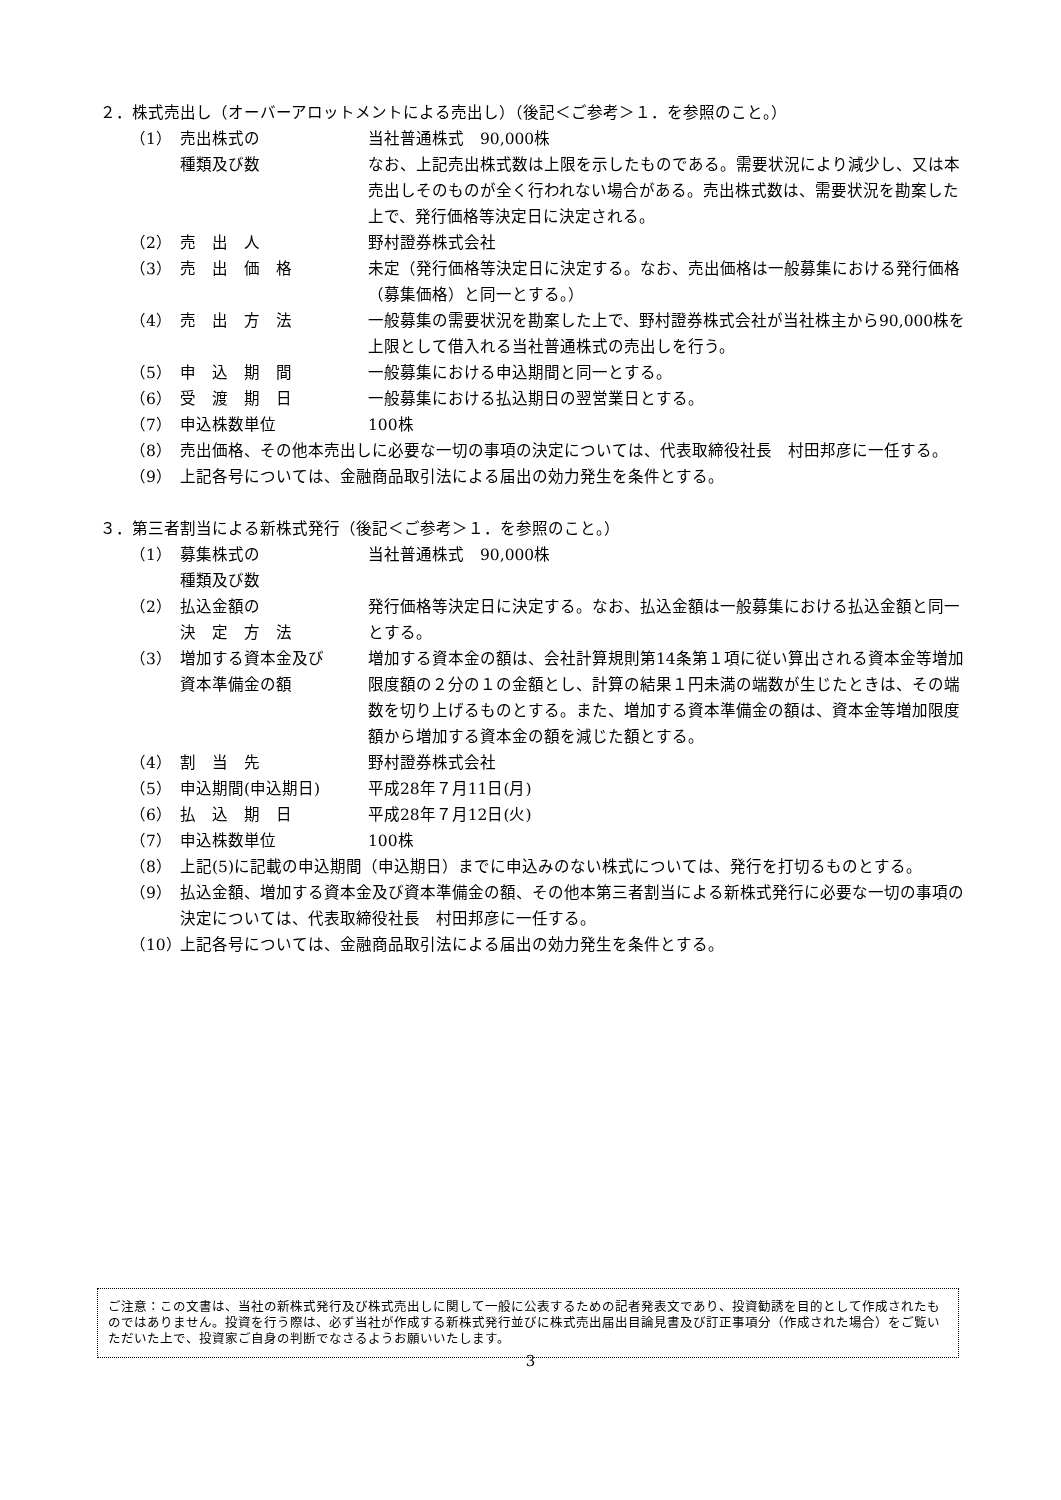２．株式売出し（オーバーアロットメントによる売出し）（後記＜ご参考＞１．を参照のこと。）
（1） 売出株式の
種類及び数
当社普通株式　90,000株
なお、上記売出株式数は上限を示したものである。需要状況により減少し、又は本売出しそのものが全く行われない場合がある。売出株式数は、需要状況を勘案した上で、発行価格等決定日に決定される。
（2） 売　出　人 野村證券株式会社
（3） 売　出　価　格 未定（発行価格等決定日に決定する。なお、売出価格は一般募集における発行価格（募集価格）と同一とする。）
（4） 売　出　方　法 一般募集の需要状況を勘案した上で、野村證券株式会社が当社株主から90,000株を上限として借入れる当社普通株式の売出しを行う。
（5） 申　込　期　間 一般募集における申込期間と同一とする。
（6） 受　渡　期　日 一般募集における払込期日の翌営業日とする。
（7） 申込株数単位 100株
（8） 売出価格、その他本売出しに必要な一切の事項の決定については、代表取締役社長　村田邦彦に一任する。
（9） 上記各号については、金融商品取引法による届出の効力発生を条件とする。
３．第三者割当による新株式発行（後記＜ご参考＞１．を参照のこと。）
（1） 募集株式の
種類及び数
当社普通株式　90,000株
（2） 払込金額の
決　定　方　法
発行価格等決定日に決定する。なお、払込金額は一般募集における払込金額と同一とする。
（3） 増加する資本金及び
資本準備金の額
増加する資本金の額は、会社計算規則第14条第１項に従い算出される資本金等増加限度額の２分の１の金額とし、計算の結果１円未満の端数が生じたときは、その端数を切り上げるものとする。また、増加する資本準備金の額は、資本金等増加限度額から増加する資本金の額を減じた額とする。
（4） 割　当　先 野村證券株式会社
（5） 申込期間(申込期日) 平成28年７月11日(月)
（6） 払　込　期　日 平成28年７月12日(火)
（7） 申込株数単位 100株
（8） 上記(5)に記載の申込期間（申込期日）までに申込みのない株式については、発行を打切るものとする。
（9） 払込金額、増加する資本金及び資本準備金の額、その他本第三者割当による新株式発行に必要な一切の事項の決定については、代表取締役社長　村田邦彦に一任する。
（10） 上記各号については、金融商品取引法による届出の効力発生を条件とする。
ご注意：この文書は、当社の新株式発行及び株式売出しに関して一般に公表するための記者発表文であり、投資勧誘を目的として作成されたものではありません。投資を行う際は、必ず当社が作成する新株式発行並びに株式売出届出目論見書及び訂正事項分（作成された場合）をご覧いただいた上で、投資家ご自身の判断でなさるようお願いいたします。
3